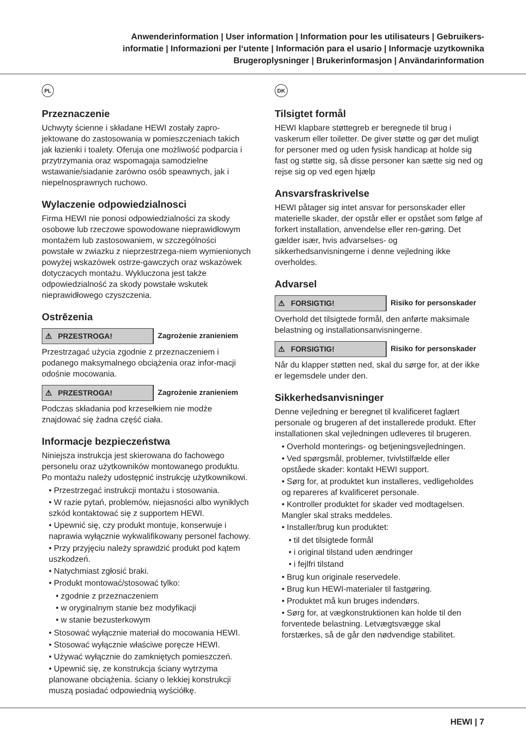Anwenderinformation | User information | Information pour les utilisateurs | Gebruikers-
informatie | Informazioni per l‘utente | Información para el usario | Informacje uzytkownika
Brugeroplysninger | Brukerinformasjon | Användarinformation
PL
Przeznaczenie
Uchwyty ścienne i składane HEWI zostały zapro-jektowane do zastosowania w pomieszczeniach takich jak łazienki i toalety. Oferuja one możliwość podparcia i przytrzymania oraz wspomagaja samodzielne wstawanie/siadanie zarówno osób speawnych, jak i niepelnosprawnych ruchowo.
Wylaczenie odpowiedzialnosci
Firma HEWI nie ponosi odpowiedzialności za skody osobowe lub rzeczowe spowodowane nieprawidłowym montażem lub zastosowaniem, w szczególności powstałe w zwiazku z nieprzestrzega-niem wymienionych powyżej wskazówek ostrze-gawczych oraz wskazówek dotyczacych montażu. Wykluczona jest także odpowiedzialność za skody powstałe wskutek nieprawidłowego czyszczenia.
Ostrēzenia
⚠ PRZESTROGA! Zagrożenie zranieniem
Przestrzagać użycia zgodnie z przeznaczeniem i podanego maksymalnego obciążenia oraz infor-macji odośnie mocowania.
⚠ PRZESTROGA! Zagrożenie zranieniem
Podczas składania pod krzesełkiem nie modże znajdować się żadna część ciała.
Informacje bezpieczeństwa
Niniejsza instrukcja jest skierowana do fachowego personelu oraz użytkowników montowanego produktu. Po montażu należy udostępnić instrukcję użytkownikowi.
• Przestrzegać instrukcji montażu i stosowania.
• W razie pytań, problemów, niejasności albo wyniklych szkód kontaktować się z supportem HEWI.
• Upewnić się, czy produkt montuje, konserwuje i naprawia wyłącznie wykwalifikowany personel fachowy.
• Przy przyjęciu należy sprawdzić produkt pod kątem uszkodzeń.
• Natychmiast zgłosić braki.
• Produkt montować/stosować tylko:
• zgodnie z przeznaczeniem
• w oryginalnym stanie bez modyfikacji
• w stanie bezusterkowym
• Stosować wyłącznie materiał do mocowania HEWI.
• Stosować wyłącznie właściwe poręcze HEWI.
• Używać wyłącznie do zamkniętych pomieszczeń.
• Upewnić się, ze konstrukcja ściany wytrzyma planowane obciążenia. ściany o lekkiej konstrukcji muszą posiadać odpowiednią wyściółkę.
DK
Tilsigtet formål
HEWI klapbare støttegreb er beregnede til brug i vaskerum eller toiletter. De giver støtte og gør det muligt for personer med og uden fysisk handicap at holde sig fast og støtte sig, så disse personer kan sætte sig ned og rejse sig op ved egen hjælp
Ansvarsfraskrivelse
HEWI påtager sig intet ansvar for personskader eller materielle skader, der opstår eller er opstået som følge af forkert installation, anvendelse eller ren-gøring. Det gælder især, hvis advarselses- og sikkerhedsanvisningerne i denne vejledning ikke overholdes.
Advarsel
⚠ FORSIGTIG! Risiko for personskader
Overhold det tilsigtede formål, den anførte maksimale belastning og installationsanvisningerne.
⚠ FORSIGTIG! Risiko for personskader
Når du klapper støtten ned, skal du sørge for, at der ikke er legemsdele under den.
Sikkerhedsanvisninger
Denne vejledning er beregnet til kvalificeret faglært personale og brugeren af det installerede produkt. Efter installationen skal vejledningen udleveres til brugeren.
• Overhold monterings- og betjeningsvejledningen.
• Ved spørgsmål, problemer, tvivlstilfælde eller opståede skader: kontakt HEWI support.
• Sørg for, at produktet kun installeres, vedligeholdes og repareres af kvalificeret personale.
• Kontroller produktet for skader ved modtagelsen. Mangler skal straks meddeles.
• Installer/brug kun produktet:
• til det tilsigtede formål
• i original tilstand uden ændringer
• i fejlfri tilstand
• Brug kun originale reservedele.
• Brug kun HEWI-materialer til fastgøring.
• Produktet må kun bruges indendørs.
• Sørg for, at vægkonstruktionen kan holde til den forventede belastning. Letvægtsvægge skal forstærkes, så de går den nødvendige stabilitet.
HEWI | 7